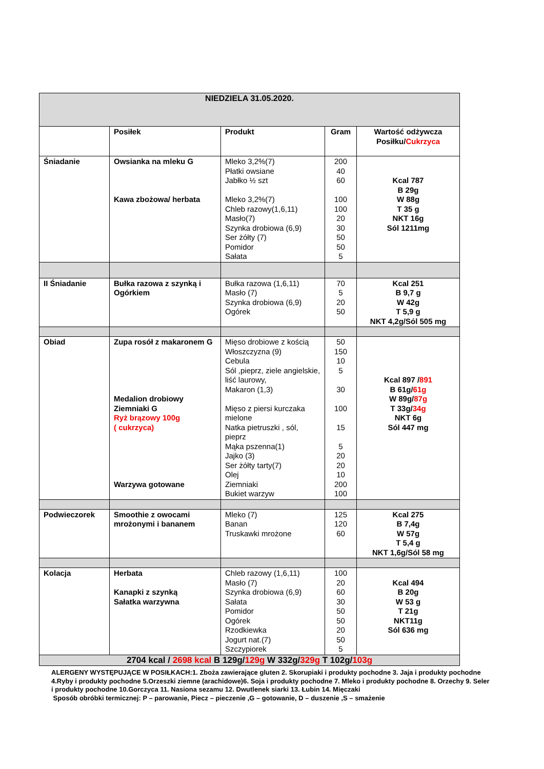| NIEDZIELA 31.05.2020. | | | | |
| | Posiłek | Produkt | Gram | Wartość odżywcza Posiłku/ Cukrzyca |
| Śniadanie | Owsianka na mleku G Kawa zbożowa/ herbata | Mleko 3,2%(7) Płatki owsiane Jabłko ½ szt Mleko 3,2%(7) Chleb razowy(1,6,11) Masło(7) Szynka drobiowa (6,9) Ser żółty (7) Pomidor Sałata | 200 40 60 100 100 20 30 50 50 5 | Kcal 787 B 29g W 88g T 35 g NKT 16g Sól 1211mg |
| II Śniadanie | Bułka razowa z szynką i Ogórkiem | Bułka razowa (1,6,11) Masło (7) Szynka drobiowa (6,9) Ogórek | 70 5 20 50 | Kcal 251 B 9,7 g W 42g T 5,9 g NKT 4,2g/Sól 505 mg |
| Obiad | Zupa rosół z makaronem G Medalion drobiowy Ziemniaki G Ryż brązowy 100g ( cukrzyca) Warzywa gotowane | Mięso drobiowe z kością Włoszczyzna (9) Cebula Sól ,pieprz, ziele angielskie, liść laurowy, Makaron (1,3) Mięso z piersi kurczaka mielone Natka pietruszki , sól, pieprz Mąka pszenna(1) Jajko (3) Ser żółty tarty(7) Olej Ziemniaki Bukiet warzyw | 50 150 10 5 30 100 15 5 20 20 10 200 100 | Kcal 897 / 891 B 61g/ 61g W 89g/ 87g T 33g/ 34g NKT 6g Sól 447 mg |
| Podwieczorek | Smoothie z owocami mrożonymi i bananem | Mleko (7) Banan Truskawki mrożone | 125 120 60 | Kcal 275 B 7,4g W 57g T 5,4 g NKT 1,6g/Sól 58 mg |
| Kolacja | Herbata Kanapki z szynką Sałatka warzywna | Chleb razowy (1,6,11) Masło (7) Szynka drobiowa (6,9) Sałata Pomidor Ogórek Rzodkiewka Jogurt nat.(7) Szczypiorek | 100 20 60 30 50 50 20 50 5 | Kcal 494 B 20g W 53 g T 21g NKT11g Sól 636 mg |
| 2704 kcal / 2698 kcal B 129g/ 129g W 332g/ 329g T 102g/ 103g | | | | |
ALERGENY WYSTĘPUJĄCE W POSIŁKACH:1. Zboża zawierające gluten 2. Skorupiaki i produkty pochodne 3. Jaja i produkty pochodne 4.Ryby i produkty pochodne 5.Orzeszki ziemne (arachidowe)6. Soja i produkty pochodne 7. Mleko i produkty pochodne 8. Orzechy 9. Seler i produkty pochodne 10.Gorczyca 11. Nasiona sezamu 12. Dwutlenek siarki 13. Łubin 14. Mięczaki
Sposób obróbki termicznej: P – parowanie, Piecz – pieczenie ,G – gotowanie, D – duszenie ,S – smażenie